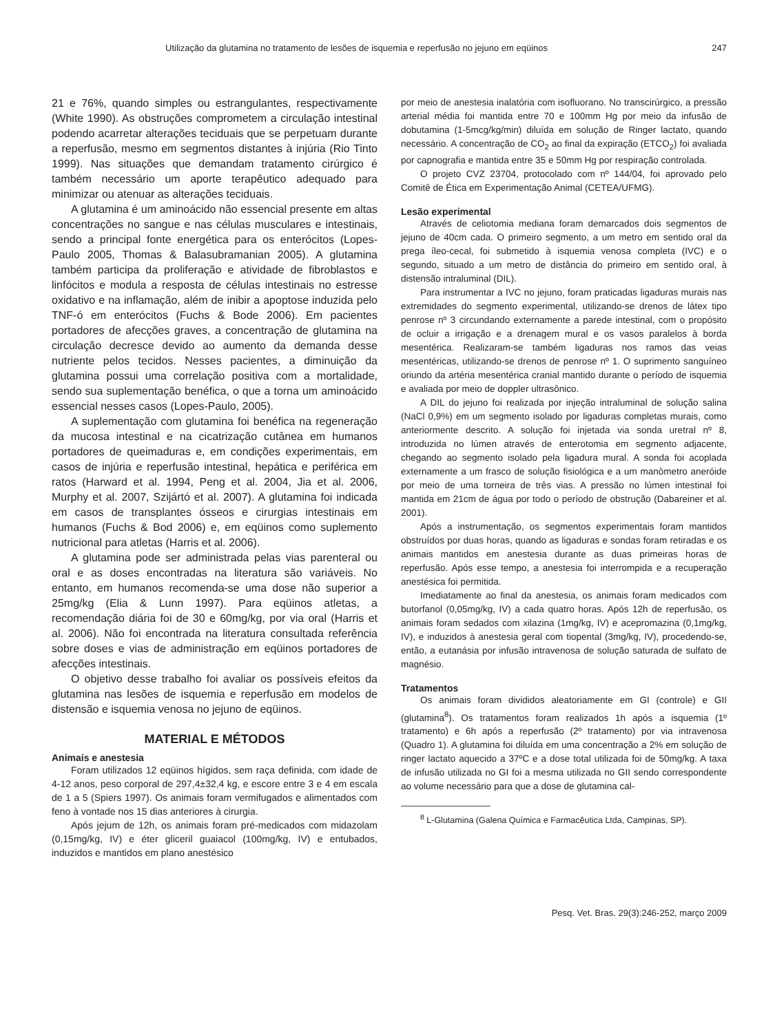Utilização da glutamina no tratamento de lesões de isquemia e reperfusão no jejuno em eqüinos 247
21 e 76%, quando simples ou estrangulantes, respectivamente (White 1990). As obstruções comprometem a circulação intestinal podendo acarretar alterações teciduais que se perpetuam durante a reperfusão, mesmo em segmentos distantes à injúria (Rio Tinto 1999). Nas situações que demandam tratamento cirúrgico é também necessário um aporte terapêutico adequado para minimizar ou atenuar as alterações teciduais.
A glutamina é um aminoácido não essencial presente em altas concentrações no sangue e nas células musculares e intestinais, sendo a principal fonte energética para os enterócitos (Lopes-Paulo 2005, Thomas & Balasubramanian 2005). A glutamina também participa da proliferação e atividade de fibroblastos e linfócitos e modula a resposta de células intestinais no estresse oxidativo e na inflamação, além de inibir a apoptose induzida pelo TNF-ó em enterócitos (Fuchs & Bode 2006). Em pacientes portadores de afecções graves, a concentração de glutamina na circulação decresce devido ao aumento da demanda desse nutriente pelos tecidos. Nesses pacientes, a diminuição da glutamina possui uma correlação positiva com a mortalidade, sendo sua suplementação benéfica, o que a torna um aminoácido essencial nesses casos (Lopes-Paulo, 2005).
A suplementação com glutamina foi benéfica na regeneração da mucosa intestinal e na cicatrização cutânea em humanos portadores de queimaduras e, em condições experimentais, em casos de injúria e reperfusão intestinal, hepática e periférica em ratos (Harward et al. 1994, Peng et al. 2004, Jia et al. 2006, Murphy et al. 2007, Szijártó et al. 2007). A glutamina foi indicada em casos de transplantes ósseos e cirurgias intestinais em humanos (Fuchs & Bod 2006) e, em eqüinos como suplemento nutricional para atletas (Harris et al. 2006).
A glutamina pode ser administrada pelas vias parenteral ou oral e as doses encontradas na literatura são variáveis. No entanto, em humanos recomenda-se uma dose não superior a 25mg/kg (Elia & Lunn 1997). Para eqüinos atletas, a recomendação diária foi de 30 e 60mg/kg, por via oral (Harris et al. 2006). Não foi encontrada na literatura consultada referência sobre doses e vias de administração em eqüinos portadores de afecções intestinais.
O objetivo desse trabalho foi avaliar os possíveis efeitos da glutamina nas lesões de isquemia e reperfusão em modelos de distensão e isquemia venosa no jejuno de eqüinos.
MATERIAL E MÉTODOS
Animais e anestesia
Foram utilizados 12 eqüinos hígidos, sem raça definida, com idade de 4-12 anos, peso corporal de 297,4±32,4 kg, e escore entre 3 e 4 em escala de 1 a 5 (Spiers 1997). Os animais foram vermifugados e alimentados com feno à vontade nos 15 dias anteriores à cirurgia.
Após jejum de 12h, os animais foram pré-medicados com midazolam (0,15mg/kg, IV) e éter gliceril guaiacol (100mg/kg, IV) e entubados, induzidos e mantidos em plano anestésico
por meio de anestesia inalatória com isofluorano. No transcirúrgico, a pressão arterial média foi mantida entre 70 e 100mm Hg por meio da infusão de dobutamina (1-5mcg/kg/min) diluída em solução de Ringer lactato, quando necessário. A concentração de CO<sub>2</sub> ao final da expiração (ETCO<sub>2</sub>) foi avaliada por capnografia e mantida entre 35 e 50mm Hg por respiração controlada.
O projeto CVZ 23704, protocolado com nº 144/04, foi aprovado pelo Comitê de Ética em Experimentação Animal (CETEA/UFMG).
Lesão experimental
Através de celiotomia mediana foram demarcados dois segmentos de jejuno de 40cm cada. O primeiro segmento, a um metro em sentido oral da prega íleo-cecal, foi submetido à isquemia venosa completa (IVC) e o segundo, situado a um metro de distância do primeiro em sentido oral, à distensão intraluminal (DIL).
Para instrumentar a IVC no jejuno, foram praticadas ligaduras murais nas extremidades do segmento experimental, utilizando-se drenos de látex tipo penrose nº 3 circundando externamente a parede intestinal, com o propósito de ocluir a irrigação e a drenagem mural e os vasos paralelos à borda mesentérica. Realizaram-se também ligaduras nos ramos das veias mesentéricas, utilizando-se drenos de penrose nº 1. O suprimento sanguíneo oriundo da artéria mesentérica cranial mantido durante o período de isquemia e avaliada por meio de doppler ultrasônico.
A DIL do jejuno foi realizada por injeção intraluminal de solução salina (NaCl 0,9%) em um segmento isolado por ligaduras completas murais, como anteriormente descrito. A solução foi injetada via sonda uretral nº 8, introduzida no lúmen através de enterotomia em segmento adjacente, chegando ao segmento isolado pela ligadura mural. A sonda foi acoplada externamente a um frasco de solução fisiológica e a um manômetro aneróide por meio de uma torneira de três vias. A pressão no lúmen intestinal foi mantida em 21cm de água por todo o período de obstrução (Dabareiner et al. 2001).
Após a instrumentação, os segmentos experimentais foram mantidos obstruídos por duas horas, quando as ligaduras e sondas foram retiradas e os animais mantidos em anestesia durante as duas primeiras horas de reperfusão. Após esse tempo, a anestesia foi interrompida e a recuperação anestésica foi permitida.
Imediatamente ao final da anestesia, os animais foram medicados com butorfanol (0,05mg/kg, IV) a cada quatro horas. Após 12h de reperfusão, os animais foram sedados com xilazina (1mg/kg, IV) e acepromazina (0,1mg/kg, IV), e induzidos à anestesia geral com tiopental (3mg/kg, IV), procedendo-se, então, a eutanásia por infusão intravenosa de solução saturada de sulfato de magnésio.
Tratamentos
Os animais foram divididos aleatoriamente em GI (controle) e GII (glutamina<sup>8</sup>). Os tratamentos foram realizados 1h após a isquemia (1º tratamento) e 6h após a reperfusão (2º tratamento) por via intravenosa (Quadro 1). A glutamina foi diluída em uma concentração a 2% em solução de ringer lactato aquecido a 37ºC e a dose total utilizada foi de 50mg/kg. A taxa de infusão utilizada no GI foi a mesma utilizada no GII sendo correspondente ao volume necessário para que a dose de glutamina cal-
<sup>8</sup> L-Glutamina (Galena Química e Farmacêutica Ltda, Campinas, SP).
Pesq. Vet. Bras. 29(3):246-252, março 2009